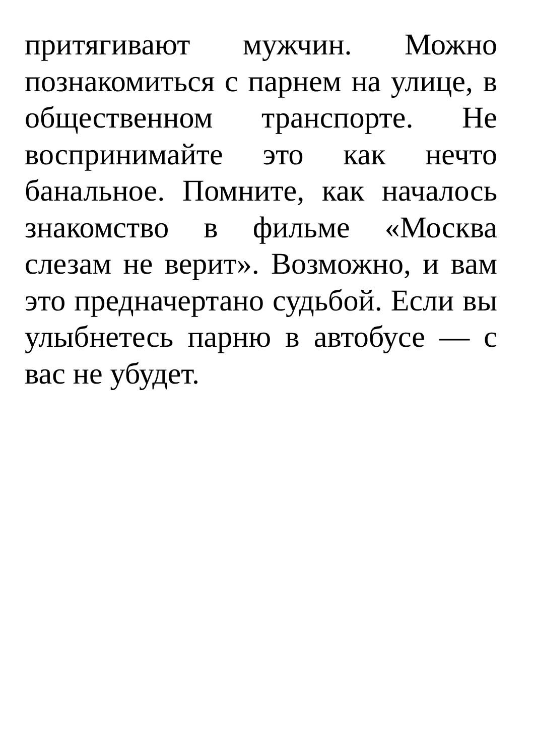притягивают мужчин. Можно познакомиться с парнем на улице, в общественном транспорте. Не воспринимайте это как нечто банальное. Помните, как началось знакомство в фильме «Москва слезам не верит». Возможно, и вам это предначертано судьбой. Если вы улыбнетесь парню в автобусе — с вас не убудет.